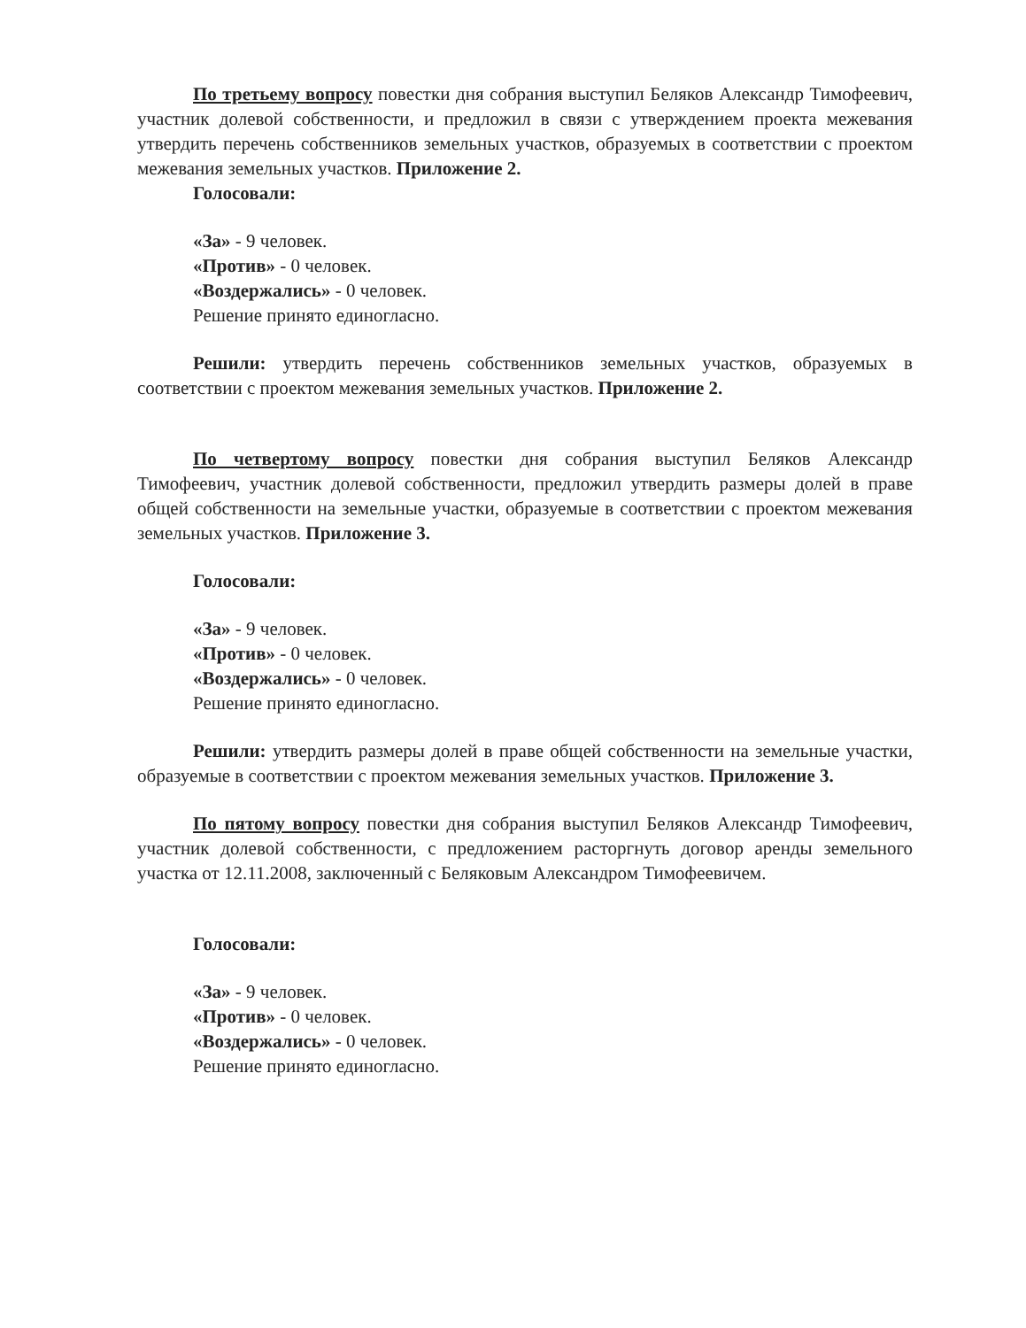По третьему вопросу повестки дня собрания выступил Беляков Александр Тимофеевич, участник долевой собственности, и предложил в связи с утверждением проекта межевания утвердить перечень собственников земельных участков, образуемых в соответствии с проектом межевания земельных участков. Приложение 2.
Голосовали:
«За» - 9 человек.
«Против» - 0 человек.
«Воздержались» - 0 человек.
Решение принято единогласно.
Решили: утвердить перечень собственников земельных участков, образуемых в соответствии с проектом межевания земельных участков. Приложение 2.
По четвертому вопросу повестки дня собрания выступил Беляков Александр Тимофеевич, участник долевой собственности, предложил утвердить размеры долей в праве общей собственности на земельные участки, образуемые в соответствии с проектом межевания земельных участков. Приложение 3.
Голосовали:
«За» - 9 человек.
«Против» - 0 человек.
«Воздержались» - 0 человек.
Решение принято единогласно.
Решили: утвердить размеры долей в праве общей собственности на земельные участки, образуемые в соответствии с проектом межевания земельных участков. Приложение 3.
По пятому вопросу повестки дня собрания выступил Беляков Александр Тимофеевич, участник долевой собственности, с предложением расторгнуть договор аренды земельного участка от 12.11.2008, заключенный с Беляковым Александром Тимофеевичем.
Голосовали:
«За» - 9 человек.
«Против» - 0 человек.
«Воздержались» - 0 человек.
Решение принято единогласно.